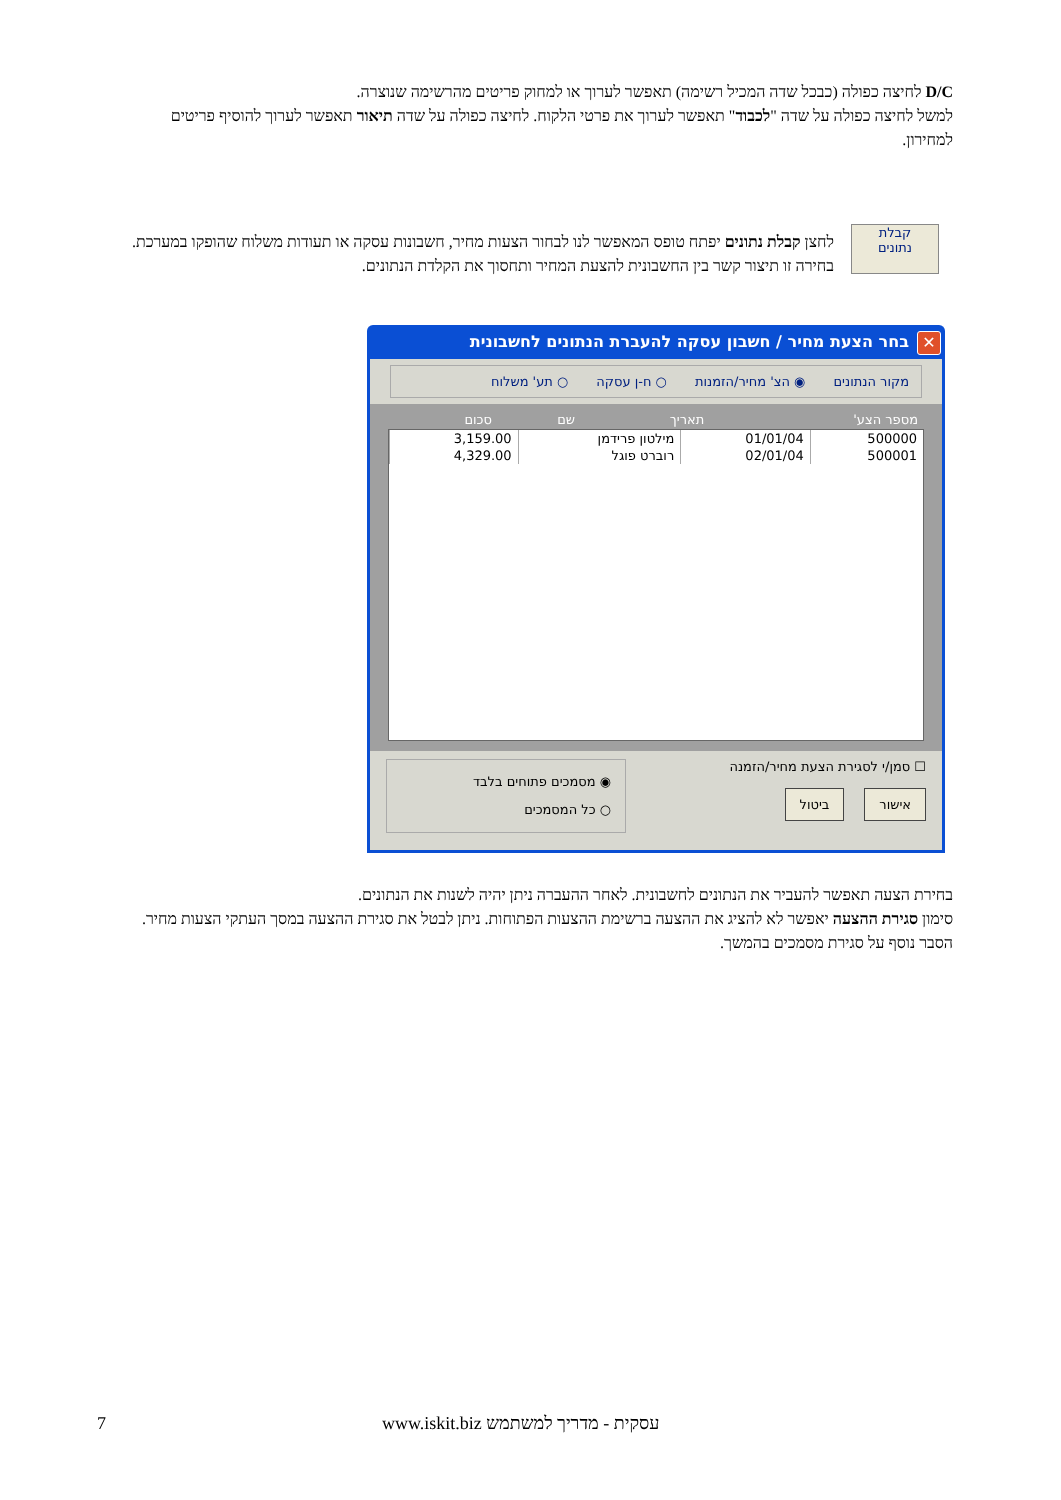D/C לחיצה כפולה (כבכל שדה המכיל רשימה) תאפשר לערוך או למחוק פריטים מהרשימה שנוצרה.
למשל לחיצה כפולה על שדה "לכבוד" תאפשר לערוך את פרטי הלקוח. לחיצה כפולה על שדה תיאור תאפשר לערוך להוסיף פריטים למחירון.
קבלת
נתונים
לחצן קבלת נתונים יפתח טופס המאפשר לנו לבחור הצעות מחיר, חשבונות עסקה או תעודות משלוח שהופקו במערכת. בחירה זו תיצור קשר בין החשבונית להצעת המחיר ותחסוך את הקלדת הנתונים.
✕
בחר הצעת מחיר / חשבון עסקה להעברת הנתונים לחשבונית
מקור הנתונים ◉ הצ' מחיר/הזמנות ○ ח-ן עסקה ○ תע' משלוח
| מספר הצע' | תאריך | שם | סכום |
| --- | --- | --- | --- |
| 500000 | 01/01/04 | מילטון פרידמן | 3,159.00 |
| 500001 | 02/01/04 | רוברט פוגל | 4,329.00 |
☐ סמן/י לסגירת הצעת מחיר/הזמנה
אישור ביטול
◉ מסמכים פתוחים בלבד
○ כל המסמכים
בחירת הצעה תאפשר להעביר את הנתונים לחשבונית. לאחר ההעברה ניתן יהיה לשנות את הנתונים.
סימון סגירת ההצעה יאפשר לא להציג את ההצעה ברשימת ההצעות הפתוחות. ניתן לבטל את סגירת ההצעה במסך העתקי הצעות מחיר. הסבר נוסף על סגירת מסמכים בהמשך.
7 עסקית - מדריך למשתמש www.iskit.biz